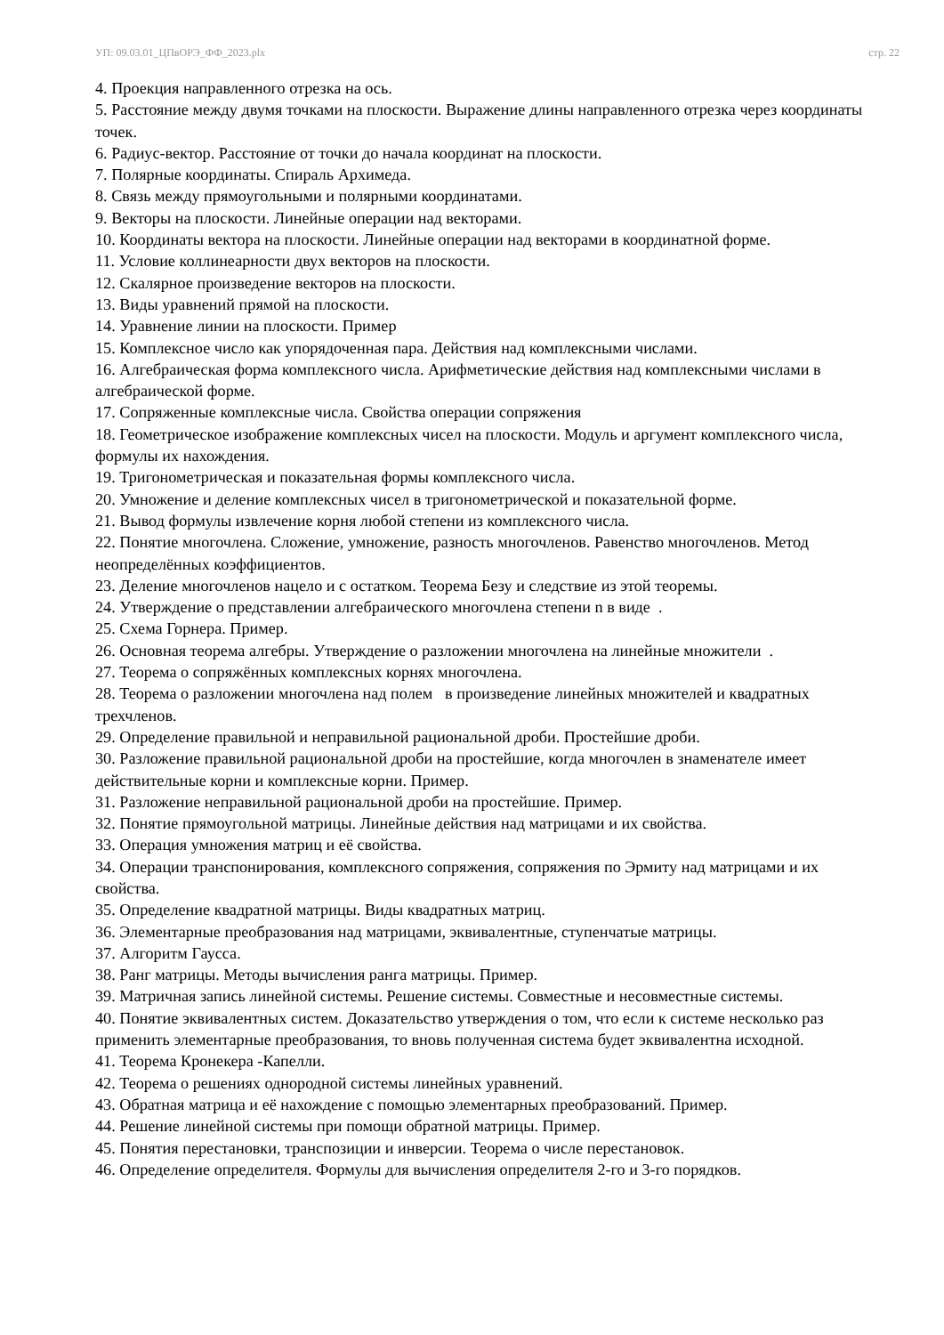УП: 09.03.01_ЦПвОРЭ_ФФ_2023.plx стр. 22
4. Проекция направленного отрезка на ось.
5. Расстояние между двумя точками на плоскости. Выражение длины направленного отрезка через координаты точек.
6. Радиус-вектор. Расстояние от точки до начала координат на плоскости.
7. Полярные координаты. Спираль Архимеда.
8. Связь между прямоугольными и полярными координатами.
9. Векторы на плоскости. Линейные операции над векторами.
10. Координаты вектора на плоскости. Линейные операции над векторами в координатной форме.
11. Условие коллинеарности двух векторов на плоскости.
12. Скалярное произведение векторов на плоскости.
13. Виды уравнений прямой на плоскости.
14. Уравнение линии на плоскости. Пример
15. Комплексное число как упорядоченная пара. Действия над комплексными числами.
16. Алгебраическая форма комплексного числа. Арифметические действия над комплексными числами в алгебраической форме.
17. Сопряженные комплексные числа. Свойства операции сопряжения
18. Геометрическое изображение комплексных чисел на плоскости. Модуль и аргумент комплексного числа, формулы их нахождения.
19. Тригонометрическая и показательная формы комплексного числа.
20. Умножение и деление комплексных чисел в тригонометрической и показательной форме.
21. Вывод формулы извлечение корня любой степени из комплексного числа.
22. Понятие многочлена. Сложение, умножение, разность многочленов. Равенство многочленов. Метод неопределённых коэффициентов.
23. Деление многочленов нацело и с остатком. Теорема Безу и следствие из этой теоремы.
24. Утверждение о представлении алгебраического многочлена степени n в виде .
25. Схема Горнера. Пример.
26. Основная теорема алгебры. Утверждение о разложении многочлена на линейные множители .
27. Теорема о сопряжённых комплексных корнях многочлена.
28. Теорема о разложении многочлена над полем в произведение линейных множителей и квадратных трехчленов.
29. Определение правильной и неправильной рациональной дроби. Простейшие дроби.
30. Разложение правильной рациональной дроби на простейшие, когда многочлен в знаменателе имеет действительные корни и комплексные корни. Пример.
31. Разложение неправильной рациональной дроби на простейшие. Пример.
32. Понятие прямоугольной матрицы. Линейные действия над матрицами и их свойства.
33. Операция умножения матриц и её свойства.
34. Операции транспонирования, комплексного сопряжения, сопряжения по Эрмиту над матрицами и их свойства.
35. Определение квадратной матрицы. Виды квадратных матриц.
36. Элементарные преобразования над матрицами, эквивалентные, ступенчатые матрицы.
37. Алгоритм Гаусса.
38. Ранг матрицы. Методы вычисления ранга матрицы. Пример.
39. Матричная запись линейной системы. Решение системы. Совместные и несовместные системы.
40. Понятие эквивалентных систем. Доказательство утверждения о том, что если к системе несколько раз применить элементарные преобразования, то вновь полученная система будет эквивалентна исходной.
41. Теорема Кронекера -Капелли.
42. Теорема о решениях однородной системы линейных уравнений.
43. Обратная матрица и её нахождение с помощью элементарных преобразований. Пример.
44. Решение линейной системы при помощи обратной матрицы. Пример.
45. Понятия перестановки, транспозиции и инверсии. Теорема о числе перестановок.
46. Определение определителя. Формулы для вычисления определителя 2-го и 3-го порядков.